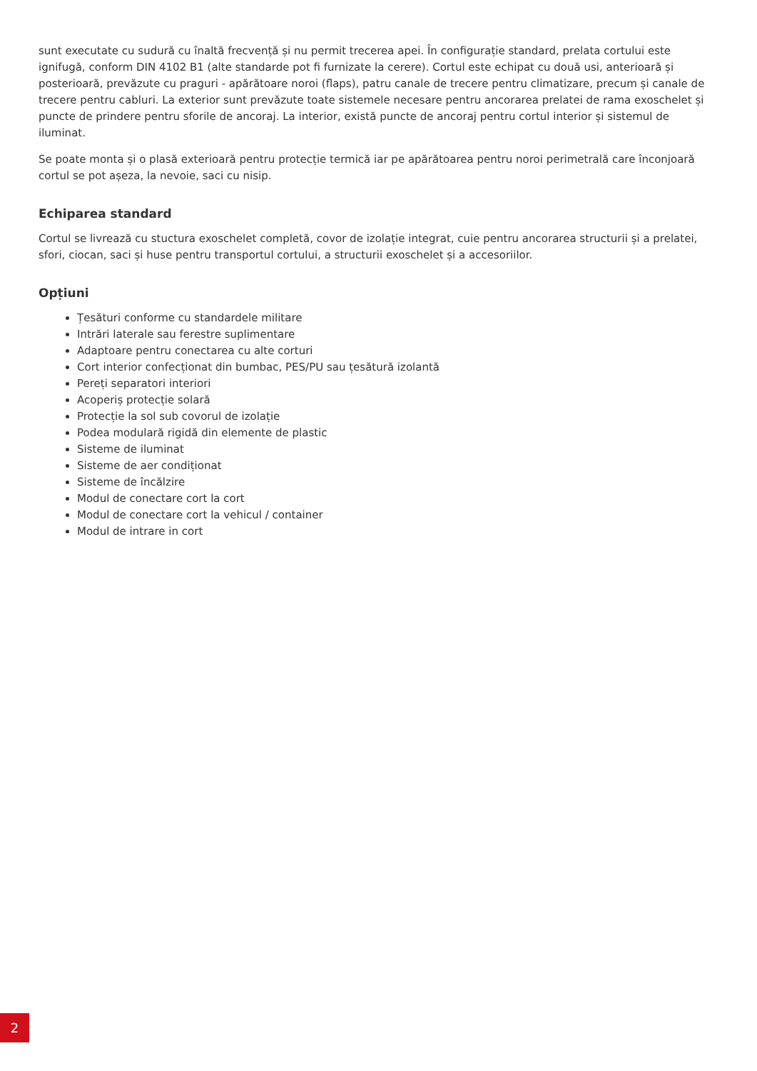sunt executate cu sudură cu înaltă frecvență și nu permit trecerea apei. În configurație standard, prelata cortului este ignifugă, conform DIN 4102 B1 (alte standarde pot fi furnizate la cerere). Cortul este echipat cu două usi, anterioară și posterioară, prevăzute cu praguri - apărătoare noroi (flaps), patru canale de trecere pentru climatizare, precum și canale de trecere pentru cabluri. La exterior sunt prevăzute toate sistemele necesare pentru ancorarea prelatei de rama exoschelet și puncte de prindere pentru sforile de ancoraj. La interior, există puncte de ancoraj pentru cortul interior și sistemul de iluminat.
Se poate monta și o plasă exterioară pentru protecție termică iar pe apărătoarea pentru noroi perimetrală care înconjoară cortul se pot așeza, la nevoie, saci cu nisip.
Echiparea standard
Cortul se livrează cu stuctura exoschelet completă, covor de izolație integrat, cuie pentru ancorarea structurii și a prelatei, sfori, ciocan, saci și huse pentru transportul cortului, a structurii exoschelet și a accesoriilor.
Opțiuni
Țesături conforme cu standardele militare
Intrări laterale sau ferestre suplimentare
Adaptoare pentru conectarea cu alte corturi
Cort interior confecționat din bumbac, PES/PU sau țesătură izolantă
Pereți separatori interiori
Acoperiș protecție solară
Protecție la sol sub covorul de izolație
Podea modulară rigidă din elemente de plastic
Sisteme de iluminat
Sisteme de aer condiționat
Sisteme de încălzire
Modul de conectare cort la cort
Modul de conectare cort la vehicul / container
Modul de intrare in cort
2